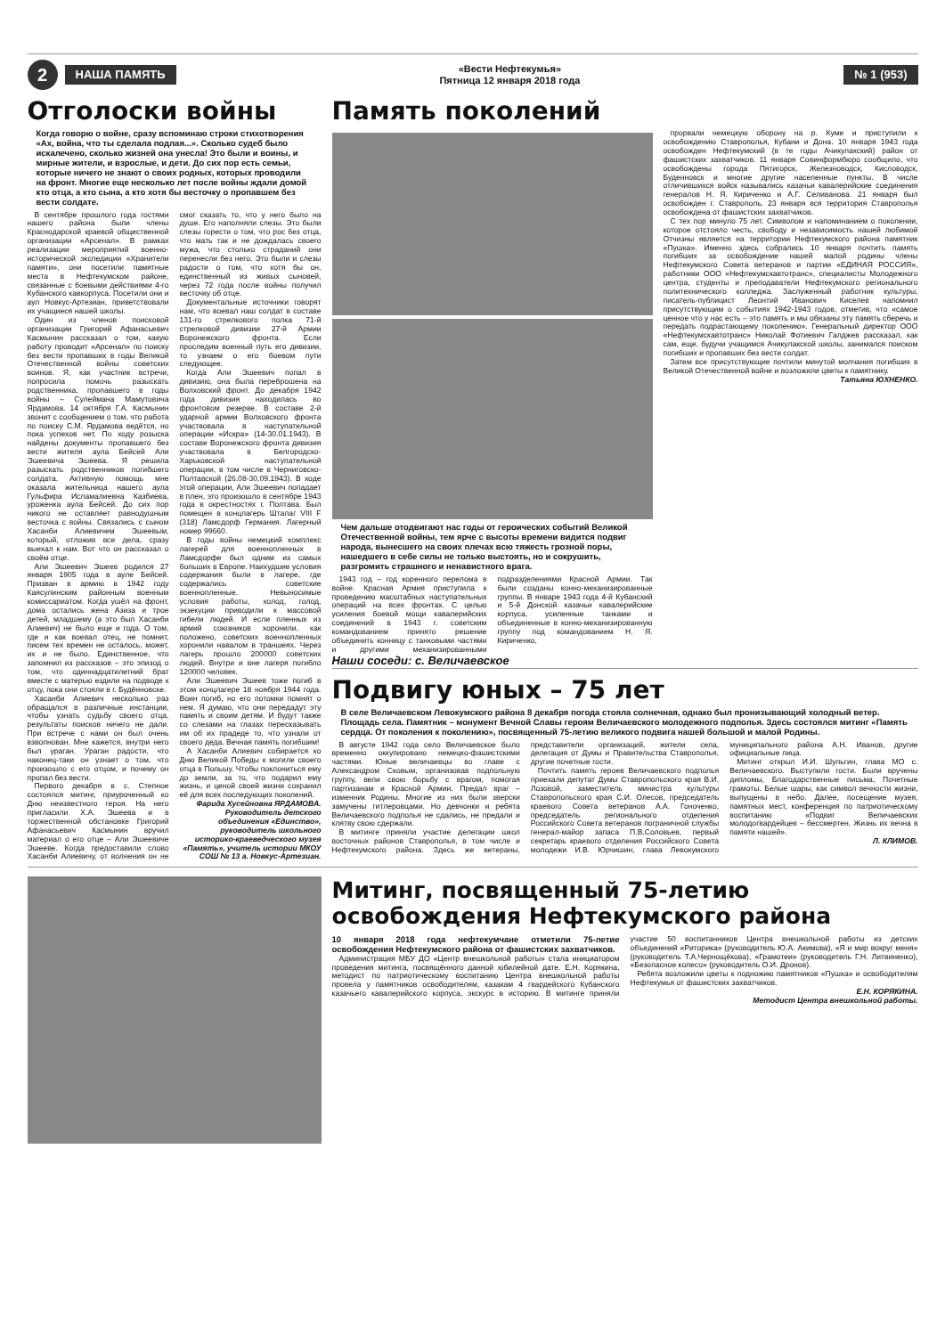2
НАША ПАМЯТЬ
«Вести Нефтекумья»
Пятница 12 января 2018 года
№ 1 (953)
Отголоски войны
Когда говорю о войне, сразу вспоминаю строки стихотворения «Ах, война, что ты сделала подлая...». Сколько судеб было искалечено, сколько жизней она унесла! Это были и воины, и мирные жители, и взрослые, и дети. До сих пор есть семьи, которые ничего не знают о своих родных, которых проводили на фронт. Многие еще несколько лет после войны ждали домой кто отца, а кто сына, а кто хотя бы весточку о пропавшем без вести солдате.
В сентябре прошлого года гостями нашего района были члены Краснодарской краевой общественной организации «Арсенал». В рамках реализации мероприятий военно-исторической экспедиции «Хранители памяти», они посетили памятные места в Нефтекумском районе, связанные с боевыми действиями 4-го Кубанского кавкорпуса. Посетили они и аул Новкус-Артезиан, приветствовали их учащиеся нашей школы.
Один из членов поисковой организации Григорий Афанасьевич Касмынин рассказал о том, какую работу проводит «Арсенал» по поиску без вести пропавших в годы Великой Отечественной войны советских воинов. Я, как участник встречи, попросила помочь разыскать родственника, пропавшего в годы войны – Сулеймана Мамутовича Ярдамова. 14 октября Г.А. Касмынин звонит с сообщением о том, что работа по поиску С.М. Ярдамова ведётся, но пока успехов нет. По ходу розыска найдены документы пропавшего без вести жителя аула Бейсей Али Эшеевича Эшеева. Я решила разыскать родственников погибшего солдата. Активную помощь мне оказала жительница нашего аула Гульфира Исламалиевна Казбиева, уроженка аула Бейсей. До сих пор никого не оставляет равнодушным весточка с войны. Связались с сыном Хасанби Алиевичем Эшеевым, который, отложив все дела, сразу выехал к нам. Вот что он рассказал о своём отце.
Али Эшеевич Эшеев родился 27 января 1905 года в ауле Бейсей. Призван в армию в 1942 году Каясулинским районным военным комиссариатом. Когда ушёл на фронт, дома остались жена Азиза и трое детей, младшему (а это был Хасанби Алиевич) не было еще и года. О том, где и как воевал отец, не помнит, писем тех времен не осталось, может, их и не было. Единственное, что запомнил из рассказов – это эпизод о том, что одиннадцатилетний брат вместе с матерью ездили на подводе к отцу, пока они стояли в г. Будённовске.
Хасанби Алиевич несколько раз обращался в различные инстанции, чтобы узнать судьбу своего отца, результаты поисков ничего не дали. При встрече с нами он был очень взволнован. Мне кажется, внутри него был ураган. Ураган радости, что наконец-таки он узнает о том, что произошло с его отцом, и почему он пропал без вести.
Первого декабря в с. Степное состоялся митинг, приуроченный ко Дню неизвестного героя. На него пригласили Х.А. Эшеева и в торжественной обстановке Григорий Афанасьевич Касмынин вручил материал о его отце – Али Эшеевиче Эшееве. Когда предоставили слово Хасанби Алиевичу, от волнения он не смог сказать то, что у него было на душе. Его наполняли слезы. Это были слезы горести о том, что рос без отца, что мать так и не дождалась своего мужа, что столько страданий они перенесли без него. Это были и слезы радости о том, что хотя бы он, единственный из живых сыновей, через 72 года после войны получил весточку об отце.
Документальные источники говорят нам, что воевал наш солдат в составе 131-го стрелкового полка 71-й стрелковой дивизии 27-й Армии Воронежского фронта. Если проследим военный путь его дивизии, то узнаем о его боевом пути следующее.
Когда Али Эшеевич попал в дивизию, она была переброшена на Волховский фронт. До декабря 1942 года дивизия находилась во фронтовом резерве. В составе 2-й ударной армии Волховского фронта участвовала в наступательной операции «Искра» (14-30.01.1943). В составе Воронежского фронта дивизия участвовала в Белгородско-Харьковской наступательной операции, в том числе в Черниговско-Полтавской (26.08-30.09.1943). В ходе этой операции, Али Эшеевич попадает в плен, это произошло в сентябре 1943 года в окрестностях г. Полтава. Был помещен в концлагерь Шталаг VIII F (318) Ламсдорф Германия. Лагерный номер 99660.
В годы войны немецкий комплекс лагерей для военнопленных в Ламсдорфе был одним из самых больших в Европе. Наихудшие условия содержания были в лагере, где содержались советские военнопленные. Невыносимые условия работы, холод, голод, экзекуции приводили к массовой гибели людей. И если пленных из армий союзников хоронили, как положено, советских военнопленных хоронили навалом в траншеях. Через лагерь прошло 200000 советских людей. Внутри и вне лагеря погибло 120000 человек.
Али Эшеевич Эшеев тоже погиб в этом концлагере 18 ноября 1944 года. Воин погиб, но его потомки помнят о нем. Я думаю, что они передадут эту память и своим детям. И будут также со слезами на глазах пересказывать им об их прадеде то, что узнали от своего деда. Вечная память погибшим!
А Хасанби Алиевич собирается ко Дню Великой Победы к могиле своего отца в Польшу. Чтобы поклониться ему до земли, за то, что подарил ему жизнь, и ценой своей жизни сохранил её для всех последующих поколений.
Фарида Хусейновна ЯРДАМОВА.
Руководитель детского объединения «Единство», руководитель школьного историко-краеведческого музея «Память», учитель истории МКОУ СОШ № 13 а. Новкус-Артезиан.
Память поколений
Чем дальше отодвигают нас годы от героических событий Великой Отечественной войны, тем ярче с высоты времени видится подвиг народа, вынесшего на своих плечах всю тяжесть грозной поры, нашедшего в себе силы не только выстоять, но и сокрушить, разгромить страшного и ненавистного врага.
1943 год – год коренного перелома в войне. Красная Армия приступила к проведению масштабных наступательных операций на всех фронтах. С целью усиления боевой мощи кавалерийских соединений в 1943 г. советским командованием принято решение объединить конницу с танковыми частями и другими механизированными подразделениями Красной Армии. Так были созданы конно-механизированные группы. В январе 1943 года 4-й Кубанский и 5-й Донской казачьи кавалерийские корпуса, усиленные танками и объединенные в конно-механизированную группу под командованием Н. Я. Кириченко,
прорвали немецкую оборону на р. Куме и приступили к освобождению Ставрополья, Кубани и Дона. 10 января 1943 года освобожден Нефтекумский (в те годы Ачикулакский) район от фашистских захватчиков. 11 января Совинформбюро сообщило, что освобождены города Пятигорск, Железноводск, Кисловодск, Буденновск и многие другие населенные пункты. В числе отличившихся войск назывались казачьи кавалерийские соединения генералов Н. Я. Кириченко и А.Г. Селиванова. 21 января был освобожден г. Ставрополь. 23 января вся территория Ставрополья освобождена от фашистских захватчиков.
С тех пор минуло 75 лет. Символом и напоминанием о поколении, которое отстояло честь, свободу и независимость нашей любимой Отчизны является на территории Нефтекумского района памятник «Пушка». Именно здесь собрались 10 января почтить память погибших за освобождение нашей малой родины члены Нефтекумского Совета ветеранов и партии «ЕДИНАЯ РОССИЯ», работники ООО «Нефтекумскавтотранс», специалисты Молодежного центра, студенты и преподаватели Нефтекумского регионального политехнического колледжа. Заслуженный работник культуры, писатель-публицист Леонтий Иванович Киселев напомнил присутствующим о событиях 1942-1943 годов, отметив, что «самое ценное что у нас есть – это память и мы обязаны эту память сберечь и передать подрастающему поколению». Генеральный директор ООО «Нефтекумскавтотранс» Николай Фотиевич Галджев рассказал, как сам, еще, будучи учащимся Ачикулакской школы, занимался поиском погибших и пропавших без вести солдат.
Затем все присутствующие почтили минутой молчания погибших в Великой Отечественной войне и возложили цветы к памятнику.
Татьяна ЮХНЕНКО.
Наши соседи: с. Величаевское
Подвигу юных – 75 лет
В селе Величаевском Левокумского района 8 декабря погода стояла солнечная, однако был пронизывающий холодный ветер. Площадь села. Памятник – монумент Вечной Славы героям Величаевского молодежного подполья. Здесь состоялся митинг «Память сердца. От поколения к поколению», посвященный 75-летию великого подвига нашей большой и малой Родины.
В августе 1942 года село Величаевское было временно оккупировано немецко-фашистскими частями. Юные величаевцы во главе с Александром Сковым, организовав подпольную группу, вели свою борьбу с врагом, помогая партизанам и Красной Армии. Предал враг – изменник Родины. Многие из них были зверски замучены гитлеровцами. Но девчонки и ребята Величаевского подполья не сдались, не предали и клятву свою сдержали.
В митинге приняли участие делегации школ восточных районов Ставрополья, в том числе и Нефтекумского района. Здесь же ветераны, представители организаций, жители села, делегация от Думы и Правительства Ставрополья, другие почетные гости.
Почтить память героев Величаевского подполья приехали депутат Думы Ставропольского края В.И. Лозовой, заместитель министра культуры Ставропольского края С.И. Олесов, председатель краевого Совета ветеранов А.А. Гоноченко, председатель регионального отделения Российского Совета ветеранов пограничной службы генерал-майор запаса П.В.Соловьев, первый секретарь краевого отделения Российского Совета молодежи И.В. Юрчишин, глава Левокумского муниципального района А.Н. Иванов, другие официальные лица.
Митинг открыл И.И. Шульгин, глава МО с. Величаевского. Выступили гости. Были вручены дипломы, Благодарственные письма, Почетные грамоты. Белые шары, как символ вечности жизни, выпущены в небо. Далее, посещение музея, памятных мест, конференция по патриотическому воспитанию «Подвиг Величаевских молодогвардейцев – бессмертен. Жизнь их вечна в памяти нашей».
Л. КЛИМОВ.
Митинг, посвященный 75-летию освобождения Нефтекумского района
10 января 2018 года нефтекумчане отметили 75-летие освобождения Нефтекумского района от фашистских захватчиков.
Администрация МБУ ДО «Центр внешкольной работы» стала инициатором проведения митинга, посвящённого данной юбилейной дате. Е.Н. Корякина, методист по патриотическому воспитанию Центра внешкольной работы провела у памятников освободителям, казакам 4 гвардейского Кубанского казачьего кавалерийского корпуса, экскурс в историю. В митинге приняли участие 50 воспитанников Центра внешкольной работы из детских объединений «Риторика» (руководитель Ю.А. Акимова), «Я и мир вокруг меня» (руководитель Т.А.Чернощёкова), «Грамотеи» (руководитель Г.Н. Литвиненко), «Безопасное колесо» (руководитель О.И. Дронов).
Ребята возложили цветы к подножию памятников «Пушка» и освободителям Нефтекумья от фашистских захватчиков.
Е.Н. КОРЯКИНА.
Методист Центра внешкольной работы.